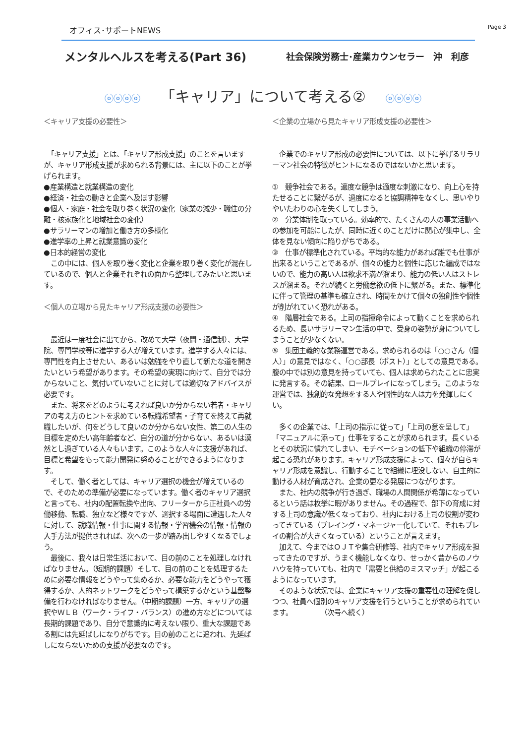オフィス･サポートNEWS Page 3
メンタルヘルスを考える(Part 36)
社会保険労務士･産業カウンセラー　沖　利彦
ⓞⓞⓞⓞ 「キャリア」について考える② ⓞⓞⓞⓞ
＜キャリア支援の必要性＞
　「キャリア支援」とは、「キャリア形成支援」のことを言いますが、キャリア形成支援が求められる背景には、主に以下のことが挙げられます。
●産業構造と就業構造の変化
●経済・社会の動きと企業へ及ぼす影響
●個人・家庭・社会を取り巻く状況の変化（家業の減少・職住の分離・核家族化と地域社会の変化）
●サラリーマンの増加と働き方の多様化
●進学率の上昇と就業意識の変化
●日本的経営の変化
　この中には、個人を取り巻く変化と企業を取り巻く変化が混在しているので、個人と企業それぞれの面から整理してみたいと思います。
＜個人の立場から見たキャリア形成支援の必要性＞
　最近は一度社会に出てから、改めて大学（夜間・通信制）、大学院、専門学校等に進学する人が増えています。進学する人々には、専門性を向上させたい、あるいは勉強をやり直して新たな道を開きたいという希望があります。その希望の実現に向けて、自分では分からないこと、気付いていないことに対しては適切なアドバイスが必要です。
　また、将来をどのように考えれば良いか分からない若者・キャリアの考え方のヒントを求めている転職希望者・子育てを終えて再就職したいが、何をどうして良いのか分からない女性、第二の人生の目標を定めたい高年齢者など、自分の道が分からない、あるいは漠然とし過ぎている人々もいます。このような人々に支援があれば、目標と希望をもって能力開発に努めることができるようになります。
　そして、働く者としては、キャリア選択の機会が増えているので、そのための準備が必要になっています。働く者のキャリア選択と言っても、社内の配置転換や出向、フリーターから正社員への労働移動、転職、独立など様々ですが、選択する場面に遭遇した人々に対して、就職情報・仕事に関する情報・学習機会の情報・情報の入手方法が提供されれば、次への一歩が踏み出しやすくなるでしょう。
　最後に、我々は日常生活において、目の前のことを処理しなければなりません。（短期的課題）そして、目の前のことを処理するために必要な情報をどうやって集めるか、必要な能力をどうやって獲得するか、人的ネットワークをどうやって構築するかという基盤整備を行わなければなりません。（中期的課題）一方、キャリアの選択やＷＬＢ（ワーク・ライフ・バランス）の進め方などについては長期的課題であり、自分で意識的に考えない限り、重大な課題である割には先延ばしになりがちです。目の前のことに追われ、先延ばしにならないための支援が必要なのです。
＜企業の立場から見たキャリア形成支援の必要性＞
　企業でのキャリア形成の必要性については、以下に挙げるサラリーマン社会の特徴がヒントになるのではないかと思います。
①　競争社会である。適度な競争は適度な刺激になり、向上心を持たせることに繋がるが、過度になると協調精神をなくし、思いやりやいたわりの心を失くしてしまう。
②　分業体制を取っている。効率的で、たくさんの人の事業活動への参加を可能にしたが、同時に近くのことだけに関心が集中し、全体を見ない傾向に陥りがちである。
③　仕事が標準化されている。平均的な能力があれば誰でも仕事が出来るということであるが、個々の能力と個性に応じた編成ではないので、能力の高い人は欲求不満が溜まり、能力の低い人はストレスが溜まる。それが続くと労働意欲の低下に繋がる。また、標準化に伴って管理の基準も確立され、時間をかけて個々の独創性や個性が削がれていく恐れがある。
④　階層社会である。上司の指揮命令によって動くことを求められるため、長いサラリーマン生活の中で、受身の姿勢が身についてしまうことが少なくない。
⑤　集団主義的な業務運営である。求められるのは「○○さん（個人）」の意見ではなく、「○○部長（ポスト）」としての意見である。腹の中では別の意見を持っていても、個人は求められたことに忠実に発言する。その結果、ロールプレイになってしまう。このような運営では、独創的な発想をする人や個性的な人は力を発揮しにくい。
　多くの企業では、「上司の指示に従って」「上司の意を呈して」「マニュアルに添って」仕事をすることが求められます。長くいるとその状況に慣れてしまい、モチベーションの低下や組織の停滞が起こる恐れがあります。キャリア形成支援によって、個々が自らキャリア形成を意識し、行動することで組織に埋没しない、自主的に動ける人材が育成され、企業の更なる発展につながります。
　また、社内の競争が行き過ぎ、職場の人間関係が希薄になっているという話は枚挙に暇がありません。その過程で、部下の育成に対する上司の意識が低くなっており、社内における上司の役割が変わってきている（プレイング・マネージャー化していて、それもプレイの割合が大きくなっている）ということが言えます。
　加えて、今まではＯＪＴや集合研修等、社内でキャリア形成を担ってきたのですが、うまく機能しなくなり、せっかく昔からのノウハウを持っていても、社内で「需要と供給のミスマッチ」が起こるようになっています。
　そのような状況では、企業にキャリア支援の重要性の理解を促しつつ、社員へ個別のキャリア支援を行うということが求められています。　　　　　（次号へ続く）